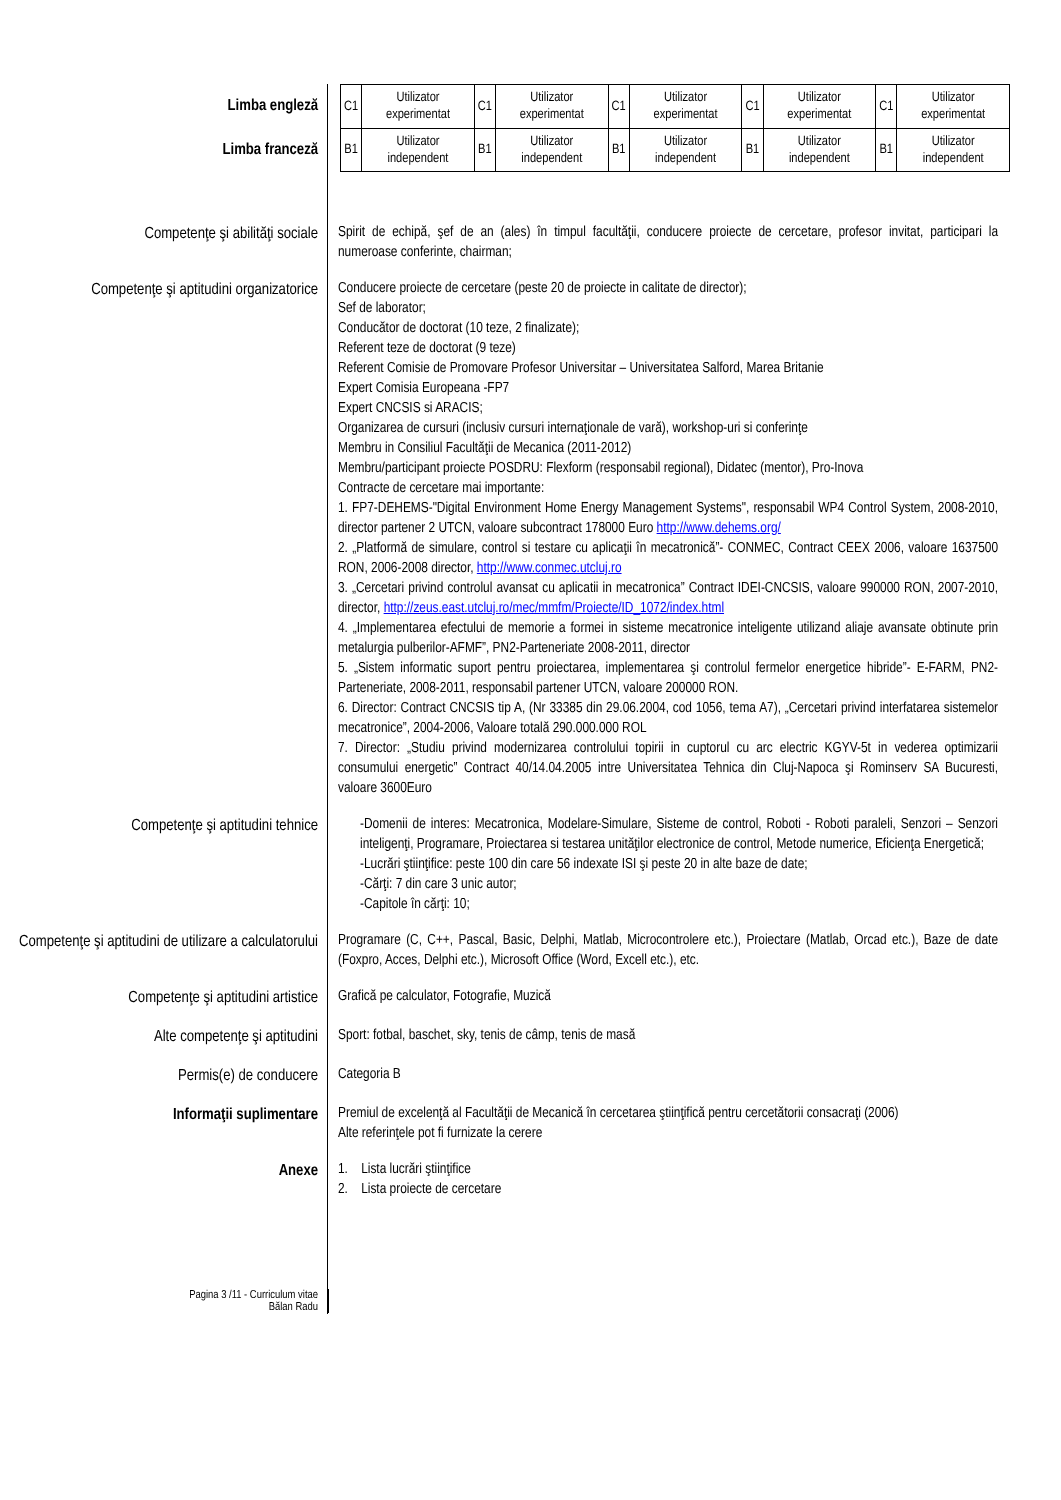Limba engleză
Limba franceză
| C1 | Utilizator experimentat | C1 | Utilizator experimentat | C1 | Utilizator experimentat | C1 | Utilizator experimentat | C1 | Utilizator experimentat |
| B1 | Utilizator independent | B1 | Utilizator independent | B1 | Utilizator independent | B1 | Utilizator independent | B1 | Utilizator independent |
Competenţe şi abilităţi sociale
Spirit de echipă, şef de an (ales) în timpul facultăţii, conducere proiecte de cercetare, profesor invitat, participari la numeroase conferinte, chairman;
Competenţe şi aptitudini organizatorice
Conducere proiecte de cercetare (peste 20 de proiecte in calitate de director);
Sef de laborator;
Conducător de doctorat (10 teze, 2 finalizate);
Referent teze de doctorat (9 teze)
Referent Comisie de Promovare Profesor Universitar – Universitatea Salford, Marea Britanie
Expert Comisia Europeana -FP7
Expert CNCSIS si ARACIS;
Organizarea de cursuri (inclusiv cursuri internaţionale de vară), workshop-uri si conferinţe
Membru in Consiliul Facultăţii de Mecanica (2011-2012)
Membru/participant proiecte POSDRU: Flexform (responsabil regional), Didatec (mentor), Pro-Inova
Contracte de cercetare mai importante:
1. FP7-DEHEMS-"Digital Environment Home Energy Management Systems", responsabil WP4 Control System, 2008-2010, director partener 2 UTCN, valoare subcontract 178000 Euro http://www.dehems.org/
2. „Platformă de simulare, control si testare cu aplicaţii în mecatronică”- CONMEC, Contract CEEX 2006, valoare 1637500 RON, 2006-2008 director, http://www.conmec.utcluj.ro
3. „Cercetari privind controlul avansat cu aplicatii in mecatronica” Contract IDEI-CNCSIS, valoare 990000 RON, 2007-2010, director, http://zeus.east.utcluj.ro/mec/mmfm/Proiecte/ID_1072/index.html
4. „Implementarea efectului de memorie a formei in sisteme mecatronice inteligente utilizand aliaje avansate obtinute prin metalurgia pulberilor-AFMF”, PN2-Parteneriate 2008-2011, director
5. „Sistem informatic suport pentru proiectarea, implementarea şi controlul fermelor energetice hibride”- E-FARM, PN2-Parteneriate, 2008-2011, responsabil partener UTCN, valoare 200000 RON.
6. Director: Contract CNCSIS tip A, (Nr 33385 din 29.06.2004, cod 1056, tema A7), „Cercetari privind interfatarea sistemelor mecatronice”, 2004-2006, Valoare totală 290.000.000 ROL
7. Director: „Studiu privind modernizarea controlului topirii in cuptorul cu arc electric KGYV-5t in vederea optimizarii consumului energetic” Contract 40/14.04.2005 intre Universitatea Tehnica din Cluj-Napoca şi Rominserv SA Bucuresti, valoare 3600Euro
Competenţe şi aptitudini tehnice
-Domenii de interes: Mecatronica, Modelare-Simulare, Sisteme de control, Roboti - Roboti paraleli, Senzori – Senzori inteligenţi, Programare, Proiectarea si testarea unităţilor electronice de control, Metode numerice, Eficienţa Energetică;
-Lucrări ştiinţifice: peste 100 din care 56 indexate ISI şi peste 20 in alte baze de date;
-Cărţi: 7 din care 3 unic autor;
-Capitole în cărţi: 10;
Competenţe şi aptitudini de utilizare a calculatorului
Programare (C, C++, Pascal, Basic, Delphi, Matlab, Microcontrolere etc.), Proiectare (Matlab, Orcad etc.), Baze de date (Foxpro, Acces, Delphi etc.), Microsoft Office (Word, Excell etc.), etc.
Competenţe şi aptitudini artistice
Grafică pe calculator, Fotografie, Muzică
Alte competenţe şi aptitudini
Sport: fotbal, baschet, sky, tenis de câmp, tenis de masă
Permis(e) de conducere
Categoria B
Informaţii suplimentare
Premiul de excelenţă al Facultăţii de Mecanică în cercetarea ştiinţifică pentru cercetătorii consacraţi (2006)
Alte referinţele pot fi furnizate la cerere
Anexe
1. Lista lucrări ştiinţifice
2. Lista proiecte de cercetare
Pagina 3 /11 - Curriculum vitae
Bălan Radu